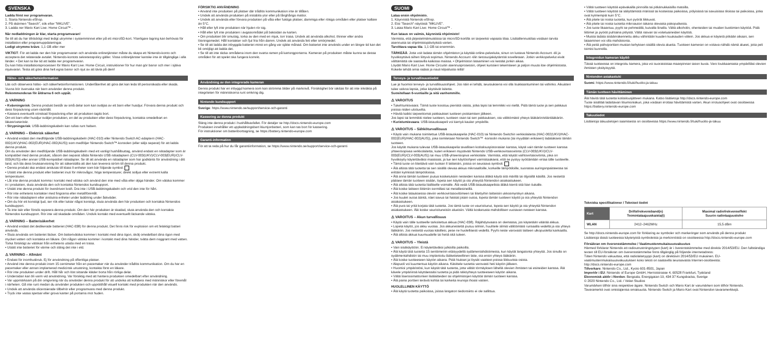SVENSKA
Ladda först ner programvaran.
1. Starta Nintendo eShop.
2. På skärmen "Search", sök efter "MKLIVE".
3. Ladda ner Mario Kart Live: Home Circuit™ .
När nedladdningen är klar, starta programvaran!
Se till att du har tillräckligt med ledigt utrymme i systemminnet eller på ett microSD-kort. Ytterligare lagring kan behövas för installation eller programuppdateringar.
Ledigt utrymme krävs: 1,1 GB eller mer
VIKTIGT: För att ladda ner den här programvaran och använda onlinetjänster måste du skapa ett Nintendo-konto och acceptera det relaterade avtalet. Nintendo-kontots sekretesspolicy gäller. Vissa onlinetjänster kanske inte är tillgängliga i alla länder. • Det kan ta lite tid att ladda ner programvaran.
Du kan hitta installationsprocessen för Mario Kart Live: Home Circuit, instruktioner för hur man gör banor och mer i själva mjukvaran. Testa att göra dina helt egna banor och njut av att tävla på dem!
Hälso- och säkerhetsinformation
Läs och observera hälso- och säkerhetsinformationen. Underlåtenhet att göra det kan leda till personskada eller skada. Vuxna bör övervaka när barn använder denna produkt.
Rekommenderas för åldrarna 6 och uppåt.
⚠ VARNING
• Kvävningsrisk: Denna produkt består av små delar som kan sväljas av ett barn eller husdjur. Förvara denna produkt och dess förpackning utom räckhåll.
• Kassera eventuellt oönskad förpackning efter att produkten tagits bort.
Om ett barn eller husdjur sväljer produkten, en del av produkten eller dess förpackning, kontakta omedelbart en läkare/veterinär.
• Strypningsrisk: USB-laddningskabeln kan rullas runt halsen.
⚠ VARNING – Elektrisk säkerhet
• Använd endast den medföljande USB-laddningskabeln (HAC-010) eller Nintendo Switch AC-adaptern (HAC-002(UKV)/HAC-002(EUR)/HAC-002(AUS)) som medföljer Nintendo Switch™-konsolen (eller säljs separat) för att ladda denna produkt.
Om du använder den medföljande USB-laddningskabeln med ett vanligt hushållsuttag, använd endast en nätadapter som är kompatibel med denna produkt, såsom den separat sålda Nintendo USB nätadaptern (CLV-003(UKV)/CLV-003(EUR)/CLV-003(AUS)) eller annan USB-kompatibel nätadapter. Se till att använda en nätadapter som har godkänts för användning i ditt land, och läs dess bruksanvisning för att säkerställa att den kan leverera ström till denna produkt.
• Denna produkt ska endast anslutas till klass II-enheter som bär följande symbol:
• Utsätt inte denna produkt eller batteriet inuti för mikrovågor, höga temperaturer, direkt solljus eller extremt kalla temperaturer.
• Låt inte denna produkt komma i kontakt med vätska och använd den inte med våta eller oljiga händer. Om vätska kommer in i produkten, sluta använda den och kontakta Nintendos kundsupport.
• Utsätt inte denna produkt för överdriven kraft. Dra inte i USB-laddningskabeln och vrid den inte för hårt.
• Rör inte enhetens kontakter med fingrarna eller metallföremål.
• Rör inte nätadaptern eller anslutna enheter under laddning under åskväder.
• Om du hör ett konstigt ljud, ser rök eller luktar något konstigt, sluta använda den här produkten och kontakta Nintendos kundsupport.
• Ta inte isär eller försök reparera denna produkt. Om den här produkten är skadad, sluta använda den och kontakta Nintendos kundsupport. Rör inte vid skadade områden. Undvik kontakt med eventuellt läckande vätska.
⚠ VARNING – Batterisäkerhet
• Använd endast det dedikerade batteriet (HAC-038) för denna produkt. Det finns risk för explosion om ett felaktigt batteri används.
• Sluta använda om batteriet läcker. Om batterivätska kommer i kontakt med dina ögon, skölj omedelbart dina ögon med mycket vatten och kontakta en läkare. Om någon vätska kommer i kontakt med dina händer, tvätta dem noggrant med vatten. Torka försiktigt av vätskan från enhetens utsida med en trasa.
• Utsätt inte batteriet för värme och släng det inte i eld.
⚠ VARNING – Allmänt
• Endast för inomhusbruk. Ej för användning på offentliga platser.
• Använd inte denna produkt inom 15 centimeter från en pacemaker när du använder trådlös kommunikation. Om du har en pacemaker eller annan implanterad medicinsk utrustning, kontakta först en läkare.
• Rör inte produkten under drift. Håll hår och löst sittande kläder borta från rörliga delar.
• Undersidan kan bli varm vid användning. Var försiktig med att hantera produkten omedelbart efter användning.
• Var uppmärksam på din omgivning när du använder denna produkt för att undvika att kollidera med människor eller föremål i närheten. Gå inte runt medan du använder produkten och upprätthåll visuell kontakt med produkten när den används.
• Undvik att använda olicensierade tillbehör eller programvara med denna produkt.
• Tryck inte vassa spetsar eller grova kanter på portarna mot huden.
FÖRSIKTIG ANVÄNDNING
• Använd inte produkten på platser där trådlös kommunikation inte är tillåten.
• Undvik att använda produkten på instabila ytor eller på långhåriga mattor.
• Undvik att använda eller förvara produkten på våta eller fuktiga platser, dammiga eller rökiga områden eller platser kallare än 5°C.
• Håll eller lyft inte produkten när hjulen rör sig.
• Håll eller lyft inte produkten i avgasområdet på baksidan av karten.
• Om produkten blir smutsig, torka av den med en mjuk, torr trasa. Undvik att använda alkohol, thinner eller andra lösningsmedel. Håll kontakter och fjul fria från damm. Undvik att använda fett eller smörjmedel.
• Se till att ladda det inbyggda batteriet minst en gång var sjätte månad. Om batteriet inte används under en längre tid kan det bli omöjligt att ladda det.
• Se till att inte täcka områdena inom den svarta ramen på kartongportarna. Kameran på produkten måste kunna se dessa områden för att spelet ska fungera korrekt.
Användning av den integrerade kameran
Denna produkt har en inbyggd kamera som kan strömma bilder på marknivå. Försiktighet bör iakttas för att inte inkräkta på integriteten för människorna runt omkring dig.
Nintendo kundsupport
Sverige: https://www.nintendo.se/support/service-och-garanti
Kassering av denna produkt
Släng inte denna produkt i hushållsavfallet. För detaljer se http://docs.nintendo-europe.com
Produkten innehåller ett uppladdningsbart litiumjonbatteri, som kan tas bort för kassering.
För instruktioner om batteriborttagning, se https://battery.nintendo-europe.com
Garanti-information
För att ta reda på hur du får garantiinformation, se https://www.nintendo.se/support/service-och-garanti
SUOMI
Lataa ensin ohjelmisto.
1. Käynnistä Nintendo eShop.
2. Etsi "Search"-näytöstä "MKLIVE".
3. Lataa Mario Kart Live: Home Circuit™ .
Kun lataus on valmis, käynnistä ohjelmisto!
Varmista, että järjestelmämuistissa tai microSD-kortilla on tarpeeksi vapaata tilaa. Lisätallennustilaa voidaan tarvita asennusta tai ohjelmistopäivityksiä varten.
Tarvittava vapaa tila: 1,1 GB tai enemmän.
TÄRKEÄÄ: Jotta voit ladata tämän ohjelmiston ja käyttää online-palveluita, sinun on luotava Nintendo Account -tili ja hyväksyttävä siihen liittyvä sopimus. Nintendo Account -tilin tietosuojakäytäntöä sovelletaan. Jotkin verkkopalvelut eivät välttämättä ole saatavilla kaikissa maissa. • Ohjelmiston lataaminen voi kestää jonkin aikaa.
Löydät Mario Kart Live: Home Circuitin asennusprosessin, ohjeet kurssien tekemiseen ja paljon muuta itse ohjelmistosta. Kokeile tehdä omia radasi ja nauti kilpailusta niillä!
Terveys- ja turvallisuustiedot
Lue ja huomioi terveys- ja turvallisuusohjeet. Jos näin ei tehdä, seurauksena voi olla loukkaantuminen tai vahinko. Aikuisten tulee valvoa lapsia, jotka käyttävät laitetta.
Suositellaan 6-vuotiaille ja sitä vanhemmille.
⚠ VAROITUS
• Tukehtumisvaara: Tämä tuote koostuu pienistä osista, jotka lapsi tai lemmikki voi niellä. Pidä tämä tuote ja sen pakkaus poissa niiden ulottuvilta.
• Hävitä kaikki tarpeettomat pakkaukset tuotteen poistamisen jälkeen.
Jos lapsi tai lemmikki nielee tuotteen, tuotteen osan tai sen pakkauksen, ota välittömästi yhteys lääkäriin/eläinlääkäriin.
• Kuristumisvaara: USB-latauskaapeli voi kiertyä kaulan ympärille.
⚠ VAROITUS – Sähköturvallisuus
• Käytä vain mukana toimitettua USB-latauskaapelia (HAC-010) tai Nintendo Switchin verkkolaitetta (HAC-002(UKV)/HAC-002(EUR)/HAC-002(AUS)), joka toimitetaan Nintendo Switch™ -konsolin mukana (tai myydään erikseen) ladataksesi tämän tuotteen.
Jos käytät mukana tulevaa USB-latauskaapelia tavallisen kotitalouspistorasian kanssa, käytä vain tämän tuotteen kanssa yhteensopivaa verkkolaitetta, kuten erikseen myytävää Nintendo USB-verkkovirtasovitinta (CLV-003(UKV)/CLV-003(EUR)/CLV-003(AUS)) tai muu USB-yhteensopiva verkkolaite. Varmista, että käytät vaihtovirtasovitinta, joka on hyväksytty käytettäväksi maassasi, ja lue sen käyttöohjeet varmistaaksesi, että se pystyy syöttämään virtaa tälle tuotteelle.
• Tämä tuote on liitettävä vain luokan II laitteisiin, joissa on seuraava symboli:
• Älä altista tätä tuotetta tai sen sisällä olevaa akkua mikroaalloille, korkeille lämpötiloille, suorassa auringonpaisteessa tai erittäin kylmissä lämpötiloissa.
• Älä anna tämän tuotteen joutua kosketuksiin nesteiden kanssa äläkä käytä sitä märillä tai öljyisillä käsillä. Jos nestettä pääsee tämän tuotteen sisään, lopeta sen käyttö ja ota yhteyttä Nintendon asiakastukeen.
• Älä altista tätä tuotetta liialliselle voimalle. Älä vedä USB-latauskaapelista äläkä kierrä sitä liian tiukalle.
• Älä koske laitteen liittimiin sormillasi tai metalliesineillä.
• Älä koske latauksessa oleviin verkkovirtasovittimeen tai liitettyihin laitteisiin ukkosmyrskyn aikana.
• Jos kuulet outoa ääntä, näet savua tai haistat jotain outoa, lopeta tämän tuotteen käyttö ja ota yhteyttä Nintendon asiakastukeen.
• Älä pura tai yritä korjata tätä tuotetta. Jos tämä tuote on vaurioitunut, lopeta sen käyttö ja ota yhteyttä Nintendon asiakastukeen. Älä koske vaurioituneisiin alueisiin. Vältä kosketusta mahdollisen vuotavan nesteen kanssa.
⚠ VAROITUS – Akun turvallisuus
• Käytä vain tälle tuotteelle tarkoitettua akkua (HAC-038). Räjähdysvaara on olemassa, jos käytetään väärää akkua.
• Lopeta käyttö, jos akku vuotaa. Jos akkunestettä joutuu silmiin, huuhtele silmiä välittömästi runsaalla vedellä ja ota yhteys lääkäriin. Jos nestettä vuotaa käsillesi, pese ne huolellisesti vedellä. Pyyhi neste varovasti laitteen ulkopuolelta kankaalla.
• Älä altista akkua kuumuudelle tai heitä sitä tuleen.
⚠ VAROITUS – Yleistä
• Vain sisäkäyttöön. Ei käytettäväksi julkisilla paikoilla.
• Älä käytä tätä tuotetta 15 senttimetrin etäisyydellä sydämentahdistimesta, kun käytät langatonta yhteyttä. Jos sinulla on sydämentahdistin tai muu implantoitu lääketieteellinen laite, ota ensin yhteys lääkäriin.
• Älä koske tuotteeseen käytön aikana. Pidä hiukset ja löysät vaatteet poissa liikkuvista osista.
• Alapuoli voi kuumentua käytön aikana. Käsittele tuotetta varovasti heti käytön jälkeen.
• Huomioi ympäristösi, kun käytät tätä tuotetta, jotta vältät törmäyksen lähellä olevien ihmisten tai esineiden kanssa. Älä kävele ympäriinsä käyttäessäsi tuotetta ja pidä näköyhteys tuotteeseen käytön aikana.
• Vältä lisensoimattomien lisälaitteiden tai ohjelmistojen käyttöä tämän tuotteen kanssa.
• Älä paina porttien teräviä kohtia tai karkeita reunoja ihoasi vasten.
HUOLELLINEN KÄYTTÖ
• Älä käytä tuotetta paikoissa, joissa langaton tiedonsiirto ei ole sallittua.
• Vältä tuotteen käyttöä epävakailla pinnoilla tai pitkänukkaisilla matoilla.
• Vältä tuotteen käyttöä tai säilyttämistä märissä tai kosteissa paikoissa, pölyisissä tai savuisissa tiloissa tai paikoissa, jotka ovat kylmempiä kuin 5°C.
• Älä pitele tai nosta tuotetta, kun pyörät liikkuvat.
• Älä pitele tai nosta tuotetta mikroauton takana olevasta pakoputkesta.
• Jos tuote likaantuu, pyyhi se pehmeällä, kuivalla liinalla. Vältä alkoholin, ohenteiden tai muiden liuottimien käyttöä. Pidä liittimet ja pyörät puhtaina pölystä. Vältä rasvan tai voiteluaineiden käyttöä.
• Muista ladata sisäänrakennettu akku vähintään kuuden kuukauden välein. Jos akkua ei käytetä pitkään aikaan, sen lataaminen voi olla mahdotonta.
• Älä peitä pahviporttien mustan kehyksen sisällä olevia alueita. Tuotteen kameran on voitava nähdä nämä alueet, jotta peli toimisi kunnolla.
Integroidun kameran käyttö
Tässä tuotteessa on integroitu kamera, joka voi suoratoistaa maanpinnan tason kuvia. Varo loukkaamasta ympärilläsi olevien ihmisten yksityisyyttä.
Nintendon asiakastuki
Suomi: https://www.nintendo.fi/tuki/huolto-ja-takuu
Tämän tuotteen hävittäminen
Älä hävitä tätä tuotetta kotitalousjätteen mukana. Katso lisätietoja http://docs.nintendo-europe.com
Tuote sisältää ladattavan litiumioniakun, joka voidaan irrottaa hävittämistä varten. Akun irrotusohjeet ovat osoitteessa https://battery.nintendo-europe.com
Takuutiedot
Lisätietoja takuutietojen saamisesta on osoitteessa https://www.nintendo.fi/tuki/huolto-ja-takuu
Tekniska specifikationer / Tekniset tiedot
| Kart | Driftsfrekvensband(n) Toimintataajuuskaista(t) | Maximal radiofrekvenseffekt Suurin radiotaajuusteho |
| --- | --- | --- |
| WLAN | 2412–2462MHz | 15,5 dBm |
Se http://docs.nintendo-europe.com för förklaring av symboler och markeringar som används på denna produkt
Lisätietoja tässä tuotteessa käytetyistä symboleista ja merkinnöistä on osoitteessa http://docs.nintendo-europe.com
Försäkran om överensstämmelse / Vaatimustenmukaisuusvakuutus
Härmed förklarar Nintendo att radioutrustningstypen (kart) är i överensstämmelse med direktiv 2014/53/EU. Den fullständiga texten till EU-försäkran om överensstämmelse finns tillgänglig på följande internetadress:
Täten Nintendo vakuuttaa, että radiolaitetyyppi (kart) on direktiivin 2014/53/EU mukainen. EU-vaatimustenmukaisuusvakuutuksen koko teksti on saatavilla seuraavasta Internet-osoitteesta:
http://docs.nintendo-europe.com
Tillverkare: Nintendo Co., Ltd., Kyoto 601-8501, Japan
Importör i EU: Nintendo of Europe GmbH, Herriotstrasse 4, 60528 Frankfurt, Tyskland
Ekonomisk aktör i Norden: Bergsala, Energigatan 19, 434 37 Kungsbacka, Sverige
© 2020 Nintendo Co., Ltd. / Velan Studios
Varumärken tillhör sina respektive ägare. Nintendo Switch och Mario Kart är varumärken som tillhör Nintendo.
Tavaramerkit ovat omistajiensa omaisuutta. Nintendo Switch ja Mario Kart ovat Nintendon tavaramerkkejä.